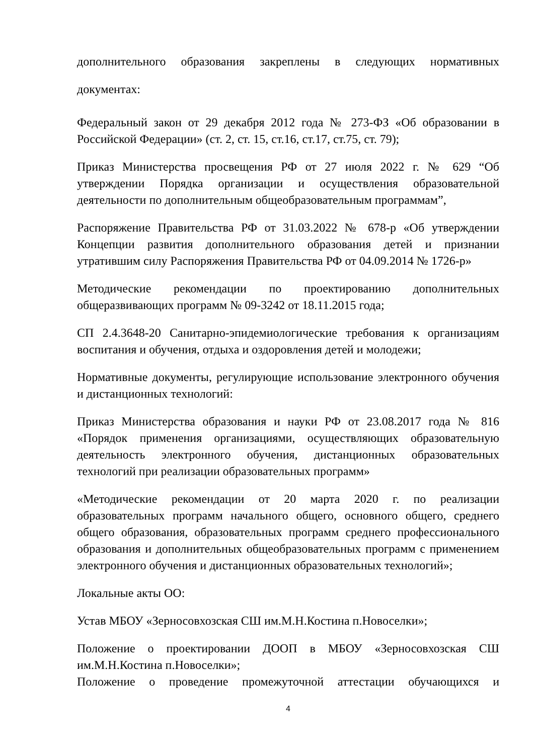дополнительного образования закреплены в следующих нормативных документах:
Федеральный закон от 29 декабря 2012 года № 273-ФЗ «Об образовании в Российской Федерации» (ст. 2, ст. 15, ст.16, ст.17, ст.75, ст. 79);
Приказ Министерства просвещения РФ от 27 июля 2022 г. № 629 “Об утверждении Порядка организации и осуществления образовательной деятельности по дополнительным общеобразовательным программам”,
Распоряжение Правительства РФ от 31.03.2022 № 678-р «Об утверждении Концепции развития дополнительного образования детей и признании утратившим силу Распоряжения Правительства РФ от 04.09.2014 № 1726-р»
Методические рекомендации по проектированию дополнительных общеразвивающих программ № 09-3242 от 18.11.2015 года;
СП 2.4.3648-20 Санитарно-эпидемиологические требования к организациям воспитания и обучения, отдыха и оздоровления детей и молодежи;
Нормативные документы, регулирующие использование электронного обучения и дистанционных технологий:
Приказ Министерства образования и науки РФ от 23.08.2017 года № 816 «Порядок применения организациями, осуществляющих образовательную деятельность электронного обучения, дистанционных образовательных технологий при реализации образовательных программ»
«Методические рекомендации от 20 марта 2020 г. по реализации образовательных программ начального общего, основного общего, среднего общего образования, образовательных программ среднего профессионального образования и дополнительных общеобразовательных программ с применением электронного обучения и дистанционных образовательных технологий»;
Локальные акты ОО:
Устав МБОУ «Зерносовхозская СШ им.М.Н.Костина п.Новоселки»;
Положение о проектировании ДООП в МБОУ «Зерносовхозская СШ им.М.Н.Костина п.Новоселки»;
Положение о проведение промежуточной аттестации обучающихся и
4